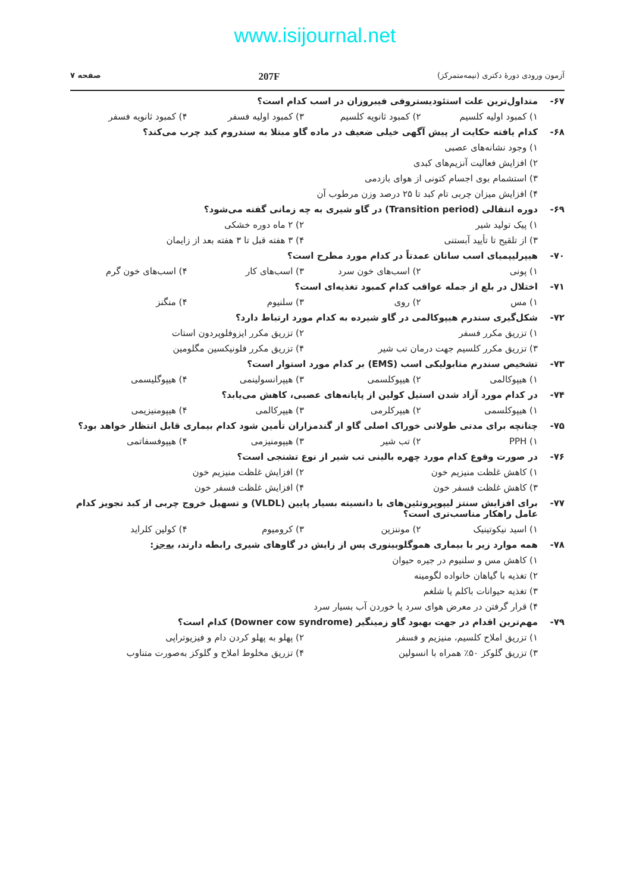www.isijournal.net
آزمون ورودی دورهٔ دکتری (نیمه‌متمرکز) 207F صفحه ۷
۶۷- متداول‌ترین علت استئودیستروفی فیبروزان در اسب کدام است؟
۱) کمبود اولیه کلسیم ۲) کمبود ثانویه کلسیم ۳) کمبود اولیه فسفر ۴) کمبود ثانویه فسفر
۶۸- کدام یافته حکایت از پیش آگهی خیلی ضعیف در ماده گاو مبتلا به سندروم کبد چرب می‌کند؟
۱) وجود نشانه‌های عصبی
۲) افزایش فعالیت آنزیم‌های کبدی
۳) استشمام بوی اجسام کتونی از هوای بازدمی
۴) افزایش میزان چربی تام کبد تا ۲۵ درصد وزن مرطوب آن
۶۹- دوره انتقالی (Transition period) در گاو شیری به چه زمانی گفته می‌شود؟
۱) پیک تولید شیر ۲) ۲ ماه دوره خشکی
۳) از تلقیح تا تأیید آبستنی ۴) ۳ هفته قبل تا ۳ هفته بعد از زایمان
۷۰- هیپرلیپمیای اسب سانان عمدتاً در کدام مورد مطرح است؟
۱) پونی ۲) اسب‌های خون سرد ۳) اسب‌های کار ۴) اسب‌های خون گرم
۷۱- اختلال در بلع از جمله عواقب کدام کمبود تغذیه‌ای است؟
۱) مس ۲) روی ۳) سلنیوم ۴) منگنز
۷۲- شکل‌گیری سندرم هیپوکالمی در گاو شیرده به کدام مورد ارتباط دارد؟
۱) تزریق مکرر فسفر ۲) تزریق مکرر ایزوفلوپردون استات
۳) تزریق مکرر کلسیم جهت درمان تب شیر ۴) تزریق مکرر فلونیکسین مگلومین
۷۳- تشخیص سندرم متابولیکی اسب (EMS) بر کدام مورد استوار است؟
۱) هیپوکالمی ۲) هیپوکلسمی ۳) هیپرانسولینمی ۴) هیپوگلیسمی
۷۴- در کدام مورد آزاد شدن استیل کولین از پایانه‌های عصبی، کاهش می‌یابد؟
۱) هیپوکلسمی ۲) هیپرکلرمی ۳) هیپرکالمی ۴) هیپومنیزیمی
۷۵- چنانچه برای مدتی طولانی خوراک اصلی گاو از گندمزاران تأمین شود کدام بیماری قابل انتظار خواهد بود؟
۱) PPH ۲) تب شیر ۳) هیپومنیزمی ۴) هیپوفسفاتمی
۷۶- در صورت وقوع کدام مورد چهره بالینی تب شیر از نوع تشنجی است؟
۱) کاهش غلظت منیزیم خون ۲) افزایش غلظت منیزیم خون
۳) کاهش غلظت فسفر خون ۴) افزایش غلظت فسفر خون
۷۷- برای افزایش سنتز لیپوپروتئین‌های با دانسیته بسیار پایین (VLDL) و تسهیل خروج چربی از کبد تجویز کدام عامل راهکار مناسب‌تری است؟
۱) اسید نیکوتینیک ۲) موننزین ۳) کرومیوم ۴) کولین کلراید
۷۸- همه موارد زیر با بیماری هموگلوبینوری پس از زایش در گاوهای شیری رابطه دارند، به‌جز:
۱) کاهش مس و سلنیوم در جیره حیوان
۲) تغذیه با گیاهان خانواده لگومینه
۳) تغذیه حیوانات باکلم یا شلغم
۴) قرار گرفتن در معرض هوای سرد یا خوردن آب بسیار سرد
۷۹- مهم‌ترین اقدام در جهت بهبود گاو زمینگیر (Downer cow syndrome) کدام است؟
۱) تزریق املاح کلسیم، منیزیم و فسفر ۲) پهلو به پهلو کردن دام و فیزیوتراپی
۳) تزریق گلوکز ۵۰٪ همراه با انسولین ۴) تزریق مخلوط املاح و گلوکز به‌صورت متناوب